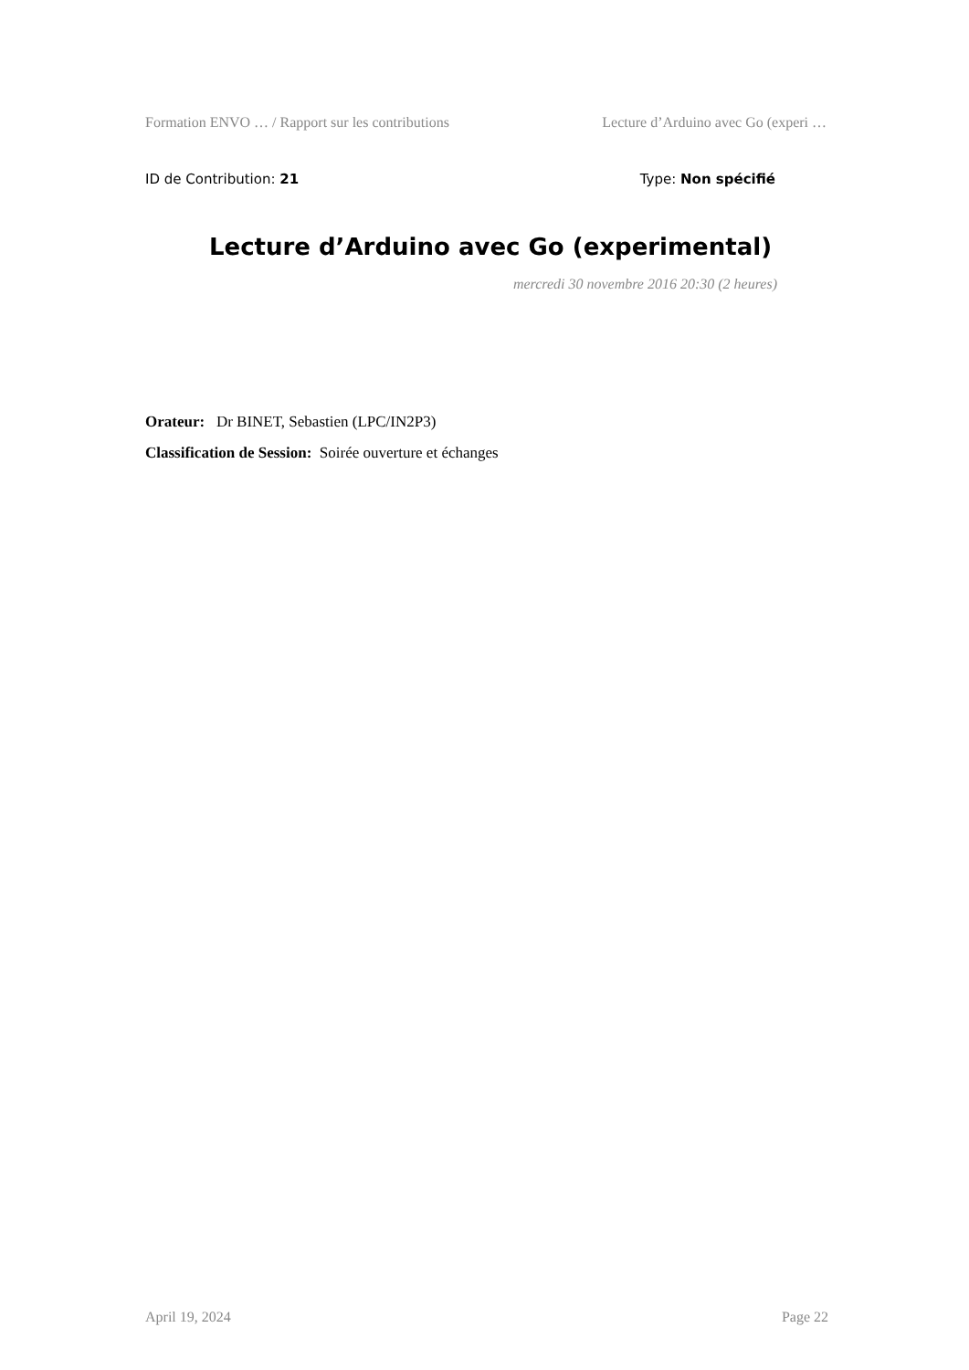Formation ENVO … / Rapport sur les contributions Lecture d’Arduino avec Go (experi …
ID de Contribution: 21 Type: Non spécifié
Lecture d’Arduino avec Go (experimental)
mercredi 30 novembre 2016 20:30 (2 heures)
Orateur: Dr BINET, Sebastien (LPC/IN2P3)
Classification de Session: Soirée ouverture et échanges
April 19, 2024 Page 22